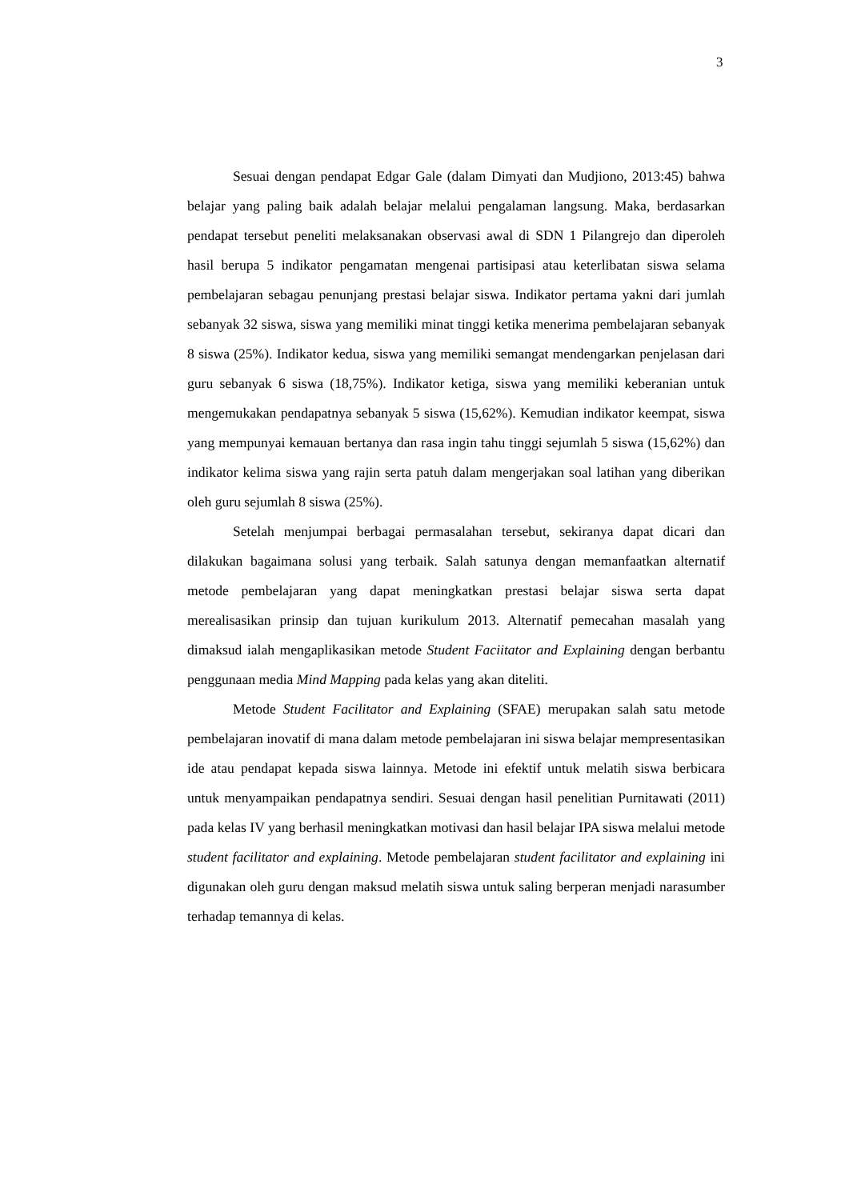3
Sesuai dengan pendapat Edgar Gale (dalam Dimyati dan Mudjiono, 2013:45) bahwa belajar yang paling baik adalah belajar melalui pengalaman langsung. Maka, berdasarkan pendapat tersebut peneliti melaksanakan observasi awal di SDN 1 Pilangrejo dan diperoleh hasil berupa 5 indikator pengamatan mengenai partisipasi atau keterlibatan siswa selama pembelajaran sebagau penunjang prestasi belajar siswa. Indikator pertama yakni dari jumlah sebanyak 32 siswa, siswa yang memiliki minat tinggi ketika menerima pembelajaran sebanyak 8 siswa (25%). Indikator kedua, siswa yang memiliki semangat mendengarkan penjelasan dari guru sebanyak 6 siswa (18,75%). Indikator ketiga, siswa yang memiliki keberanian untuk mengemukakan pendapatnya sebanyak 5 siswa (15,62%). Kemudian indikator keempat, siswa yang mempunyai kemauan bertanya dan rasa ingin tahu tinggi sejumlah 5 siswa (15,62%) dan indikator kelima siswa yang rajin serta patuh dalam mengerjakan soal latihan yang diberikan oleh guru sejumlah 8 siswa (25%).
Setelah menjumpai berbagai permasalahan tersebut, sekiranya dapat dicari dan dilakukan bagaimana solusi yang terbaik. Salah satunya dengan memanfaatkan alternatif metode pembelajaran yang dapat meningkatkan prestasi belajar siswa serta dapat merealisasikan prinsip dan tujuan kurikulum 2013. Alternatif pemecahan masalah yang dimaksud ialah mengaplikasikan metode Student Faciitator and Explaining dengan berbantu penggunaan media Mind Mapping pada kelas yang akan diteliti.
Metode Student Facilitator and Explaining (SFAE) merupakan salah satu metode pembelajaran inovatif di mana dalam metode pembelajaran ini siswa belajar mempresentasikan ide atau pendapat kepada siswa lainnya. Metode ini efektif untuk melatih siswa berbicara untuk menyampaikan pendapatnya sendiri. Sesuai dengan hasil penelitian Purnitawati (2011) pada kelas IV yang berhasil meningkatkan motivasi dan hasil belajar IPA siswa melalui metode student facilitator and explaining. Metode pembelajaran student facilitator and explaining ini digunakan oleh guru dengan maksud melatih siswa untuk saling berperan menjadi narasumber terhadap temannya di kelas.